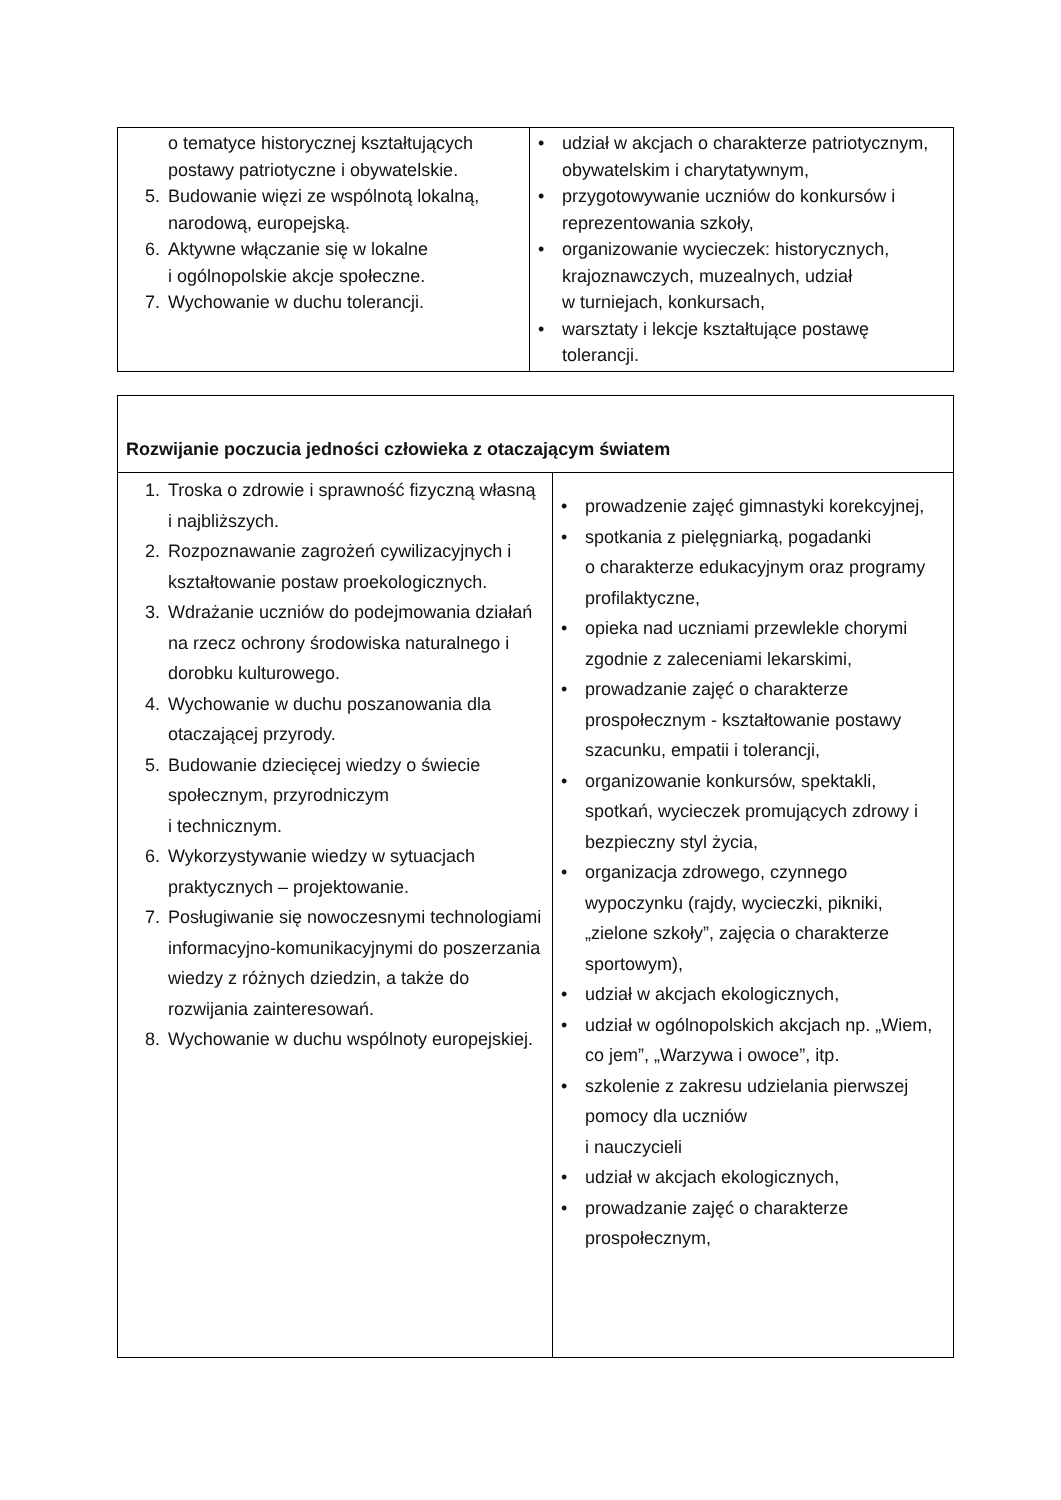| o tematyce historycznej kształtujących postawy patriotyczne i obywatelskie. 5. Budowanie więzi ze wspólnotą lokalną, narodową, europejską. 6. Aktywne włączanie się w lokalne i ogólnopolskie akcje społeczne. 7. Wychowanie w duchu tolerancji. | • udział w akcjach o charakterze patriotycznym, obywatelskim i charytatywnym, • przygotowywanie uczniów do konkursów i reprezentowania szkoły, • organizowanie wycieczek: historycznych, krajoznawczych, muzealnych, udział w turniejach, konkursach, • warsztaty i lekcje kształtujące postawę tolerancji. |
| Rozwijanie poczucia jedności człowieka z otaczającym światem | |
| 1. Troska o zdrowie i sprawność fizyczną własną i najbliższych. 2. Rozpoznawanie zagrożeń cywilizacyjnych i kształtowanie postaw proekologicznych. 3. Wdrażanie uczniów do podejmowania działań na rzecz ochrony środowiska naturalnego i dorobku kulturowego. 4. Wychowanie w duchu poszanowania dla otaczającej przyrody. 5. Budowanie dziecięcej wiedzy o świecie społecznym, przyrodniczym i technicznym. 6. Wykorzystywanie wiedzy w sytuacjach praktycznych – projektowanie. 7. Posługiwanie się nowoczesnymi technologiami informacyjno-komunikacyjnymi do poszerzania wiedzy z różnych dziedzin, a także do rozwijania zainteresowań. 8. Wychowanie w duchu wspólnoty europejskiej. | • prowadzenie zajęć gimnastyki korekcyjnej, • spotkania z pielęgniarką, pogadanki o charakterze edukacyjnym oraz programy profilaktyczne, • opieka nad uczniami przewlekle chorymi zgodnie z zaleceniami lekarskimi, • prowadzanie zajęć o charakterze prospołecznym - kształtowanie postawy szacunku, empatii i tolerancji, • organizowanie konkursów, spektakli, spotkań, wycieczek promujących zdrowy i bezpieczny styl życia, • organizacja zdrowego, czynnego wypoczynku (rajdy, wycieczki, pikniki, „zielone szkoły”, zajęcia o charakterze sportowym), • udział w akcjach ekologicznych, • udział w ogólnopolskich akcjach np. „Wiem, co jem”, „Warzywa i owoce”, itp. • szkolenie z zakresu udzielania pierwszej pomocy dla uczniów i nauczycieli • udział w akcjach ekologicznych, • prowadzanie zajęć o charakterze prospołecznym, |